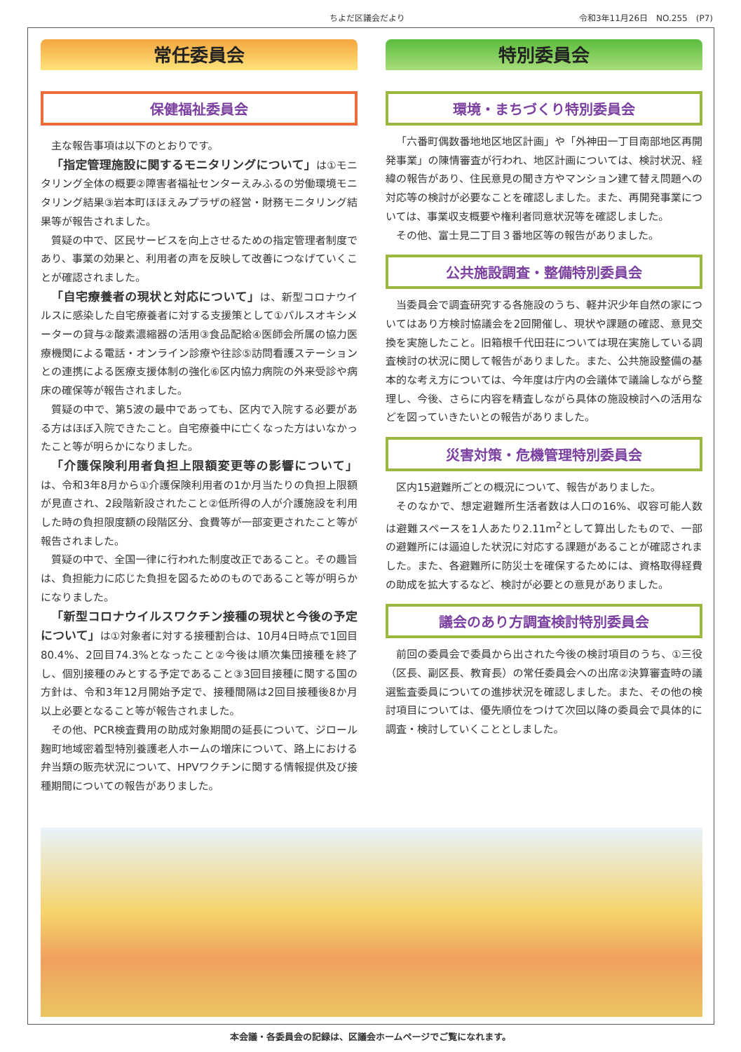ちよだ区議会だより 令和3年11月26日　NO.255　(P7)
常任委員会
保健福祉委員会
主な報告事項は以下のとおりです。
「指定管理施設に関するモニタリングについて」は①モニタリング全体の概要②障害者福祉センターえみふるの労働環境モニタリング結果③岩本町ほほえみプラザの経営・財務モニタリング結果等が報告されました。
質疑の中で、区民サービスを向上させるための指定管理者制度であり、事業の効果と、利用者の声を反映して改善につなげていくことが確認されました。
「自宅療養者の現状と対応について」は、新型コロナウイルスに感染した自宅療養者に対する支援策として①パルスオキシメーターの貸与②酸素濃縮器の活用③食品配給④医師会所属の協力医療機関による電話・オンライン診療や往診⑤訪問看護ステーションとの連携による医療支援体制の強化⑥区内協力病院の外来受診や病床の確保等が報告されました。
質疑の中で、第5波の最中であっても、区内で入院する必要がある方はほぼ入院できたこと。自宅療養中に亡くなった方はいなかったこと等が明らかになりました。
「介護保険利用者負担上限額変更等の影響について」は、令和3年8月から①介護保険利用者の1か月当たりの負担上限額が見直され、2段階新設されたこと②低所得の人が介護施設を利用した時の負担限度額の段階区分、食費等が一部変更されたこと等が報告されました。
質疑の中で、全国一律に行われた制度改正であること。その趣旨は、負担能力に応じた負担を図るためのものであること等が明らかになりました。
「新型コロナウイルスワクチン接種の現状と今後の予定について」は①対象者に対する接種割合は、10月4日時点で1回目80.4%、2回目74.3%となったこと②今後は順次集団接種を終了し、個別接種のみとする予定であること③3回目接種に関する国の方針は、令和3年12月開始予定で、接種間隔は2回目接種後8か月以上必要となること等が報告されました。
その他、PCR検査費用の助成対象期間の延長について、ジロール麹町地域密着型特別養護老人ホームの増床について、路上における弁当類の販売状況について、HPVワクチンに関する情報提供及び接種期間についての報告がありました。
特別委員会
環境・まちづくり特別委員会
「六番町偶数番地地区地区計画」や「外神田一丁目南部地区再開発事業」の陳情審査が行われ、地区計画については、検討状況、経緯の報告があり、住民意見の聞き方やマンション建て替え問題への対応等の検討が必要なことを確認しました。また、再開発事業については、事業収支概要や権利者同意状況等を確認しました。
その他、富士見二丁目３番地区等の報告がありました。
公共施設調査・整備特別委員会
当委員会で調査研究する各施設のうち、軽井沢少年自然の家についてはあり方検討協議会を2回開催し、現状や課題の確認、意見交換を実施したこと。旧箱根千代田荘については現在実施している調査検討の状況に関して報告がありました。また、公共施設整備の基本的な考え方については、今年度は庁内の会議体で議論しながら整理し、今後、さらに内容を精査しながら具体の施設検討への活用などを図っていきたいとの報告がありました。
災害対策・危機管理特別委員会
区内15避難所ごとの概況について、報告がありました。
そのなかで、想定避難所生活者数は人口の16%、収容可能人数は避難スペースを1人あたり2.11m<sup>2</sup>として算出したもので、一部の避難所には逼迫した状況に対応する課題があることが確認されました。また、各避難所に防災士を確保するためには、資格取得経費の助成を拡大するなど、検討が必要との意見がありました。
議会のあり方調査検討特別委員会
前回の委員会で委員から出された今後の検討項目のうち、①三役（区長、副区長、教育長）の常任委員会への出席②決算審査時の議選監査委員についての進捗状況を確認しました。また、その他の検討項目については、優先順位をつけて次回以降の委員会で具体的に調査・検討していくこととしました。
本会議・各委員会の記録は、区議会ホームページでご覧になれます。